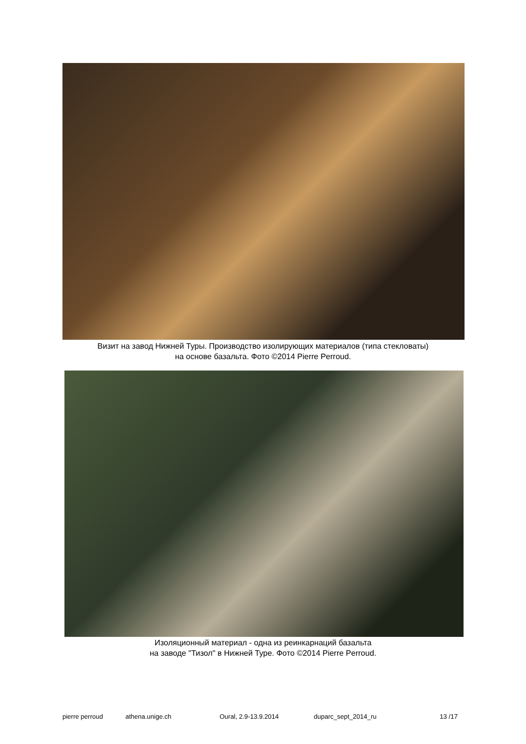Визит на завод Нижней Туры. Производство изолирующих материалов (типа стекловаты)
на основе базальта. Фото ©2014 Pierre Perroud.
Изоляционный материал - одна из реинкарнаций базальта
на заводе "Тизол" в Нижней Туре. Фото ©2014 Pierre Perroud.
pierre perroud athena.unige.ch Oural, 2.9-13.9.2014 duparc_sept_2014_ru 13 /17